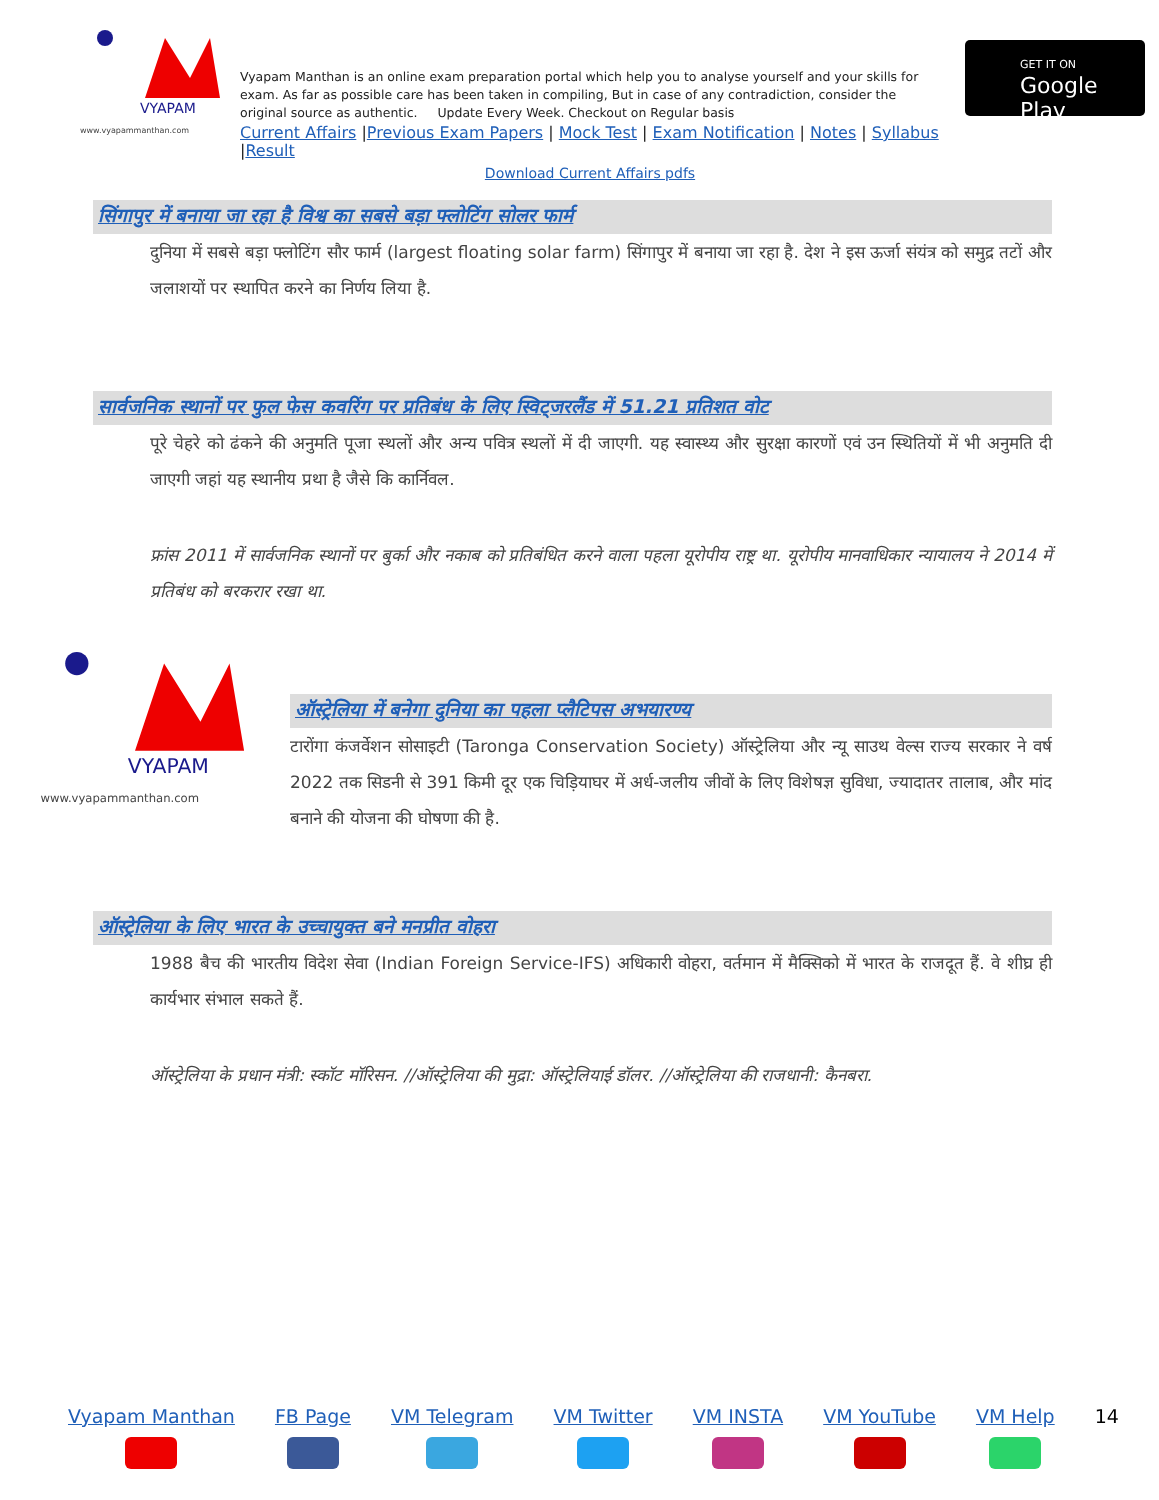VYAPAM
www.vyapammanthan.com
Vyapam Manthan is an online exam preparation portal which help you to analyse yourself and your skills for exam. As far as possible care has been taken in compiling, But in case of any contradiction, consider the original source as authentic. Update Every Week. Checkout on Regular basis
Current Affairs |Previous Exam Papers | Mock Test | Exam Notification | Notes | Syllabus |Result
Download Current Affairs pdfs
GET IT ON
Google Play
सिंगापुर में बनाया जा रहा है विश्व का सबसे बड़ा फ्लोटिंग सोलर फार्म
दुनिया में सबसे बड़ा फ्लोटिंग सौर फार्म (largest floating solar farm) सिंगापुर में बनाया जा रहा है. देश ने इस ऊर्जा संयंत्र को समुद्र तटों और जलाशयों पर स्थापित करने का निर्णय लिया है.
सार्वजनिक स्थानों पर फुल फेस कवरिंग पर प्रतिबंध के लिए स्विट्जरलैंड में 51.21 प्रतिशत वोट
पूरे चेहरे को ढंकने की अनुमति पूजा स्थलों और अन्य पवित्र स्थलों में दी जाएगी. यह स्वास्थ्य और सुरक्षा कारणों एवं उन स्थितियों में भी अनुमति दी जाएगी जहां यह स्थानीय प्रथा है जैसे कि कार्निवल.
फ्रांस 2011 में सार्वजनिक स्थानों पर बुर्का और नकाब को प्रतिबंधित करने वाला पहला यूरोपीय राष्ट्र था. यूरोपीय मानवाधिकार न्यायालय ने 2014 में प्रतिबंध को बरकरार रखा था.
VYAPAM
www.vyapammanthan.com
ऑस्ट्रेलिया में बनेगा दुनिया का पहला प्लैटिपस अभयारण्य
टारोंगा कंजर्वेशन सोसाइटी (Taronga Conservation Society) ऑस्ट्रेलिया और न्यू साउथ वेल्स राज्य सरकार ने वर्ष 2022 तक सिडनी से 391 किमी दूर एक चिड़ियाघर में अर्ध-जलीय जीवों के लिए विशेषज्ञ सुविधा, ज्यादातर तालाब, और मांद बनाने की योजना की घोषणा की है.
ऑस्ट्रेलिया के लिए भारत के उच्चायुक्त बने मनप्रीत वोहरा
1988 बैच की भारतीय विदेश सेवा (Indian Foreign Service-IFS) अधिकारी वोहरा, वर्तमान में मैक्सिको में भारत के राजदूत हैं. वे शीघ्र ही कार्यभार संभाल सकते हैं.
ऑस्ट्रेलिया के प्रधान मंत्री: स्कॉट मॉरिसन. //ऑस्ट्रेलिया की मुद्रा: ऑस्ट्रेलियाई डॉलर. //ऑस्ट्रेलिया की राजधानी: कैनबरा.
Vyapam Manthan FB Page VM Telegram VM Twitter VM INSTA VM YouTube VM Help 14